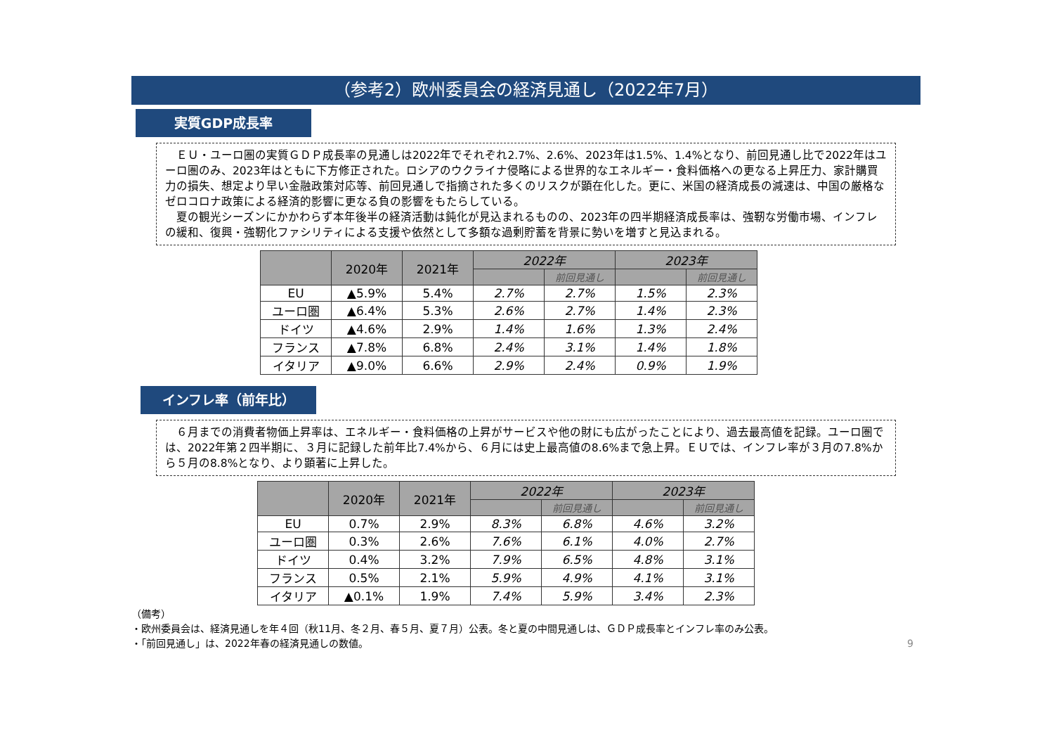（参考2）欧州委員会の経済見通し（2022年7月）
実質GDP成長率
　ＥＵ・ユーロ圏の実質ＧＤＰ成長率の見通しは2022年でそれぞれ2.7%、2.6%、2023年は1.5%、1.4%となり、前回見通し比で2022年はユーロ圏のみ、2023年はともに下方修正された。ロシアのウクライナ侵略による世界的なエネルギー・食料価格への更なる上昇圧力、家計購買力の損失、想定より早い金融政策対応等、前回見通しで指摘された多くのリスクが顕在化した。更に、米国の経済成長の減速は、中国の厳格なゼロコロナ政策による経済的影響に更なる負の影響をもたらしている。
　夏の観光シーズンにかかわらず本年後半の経済活動は鈍化が見込まれるものの、2023年の四半期経済成長率は、強靭な労働市場、インフレの緩和、復興・強靭化ファシリティによる支援や依然として多額な過剰貯蓄を背景に勢いを増すと見込まれる。
| | 2020年 | 2021年 | 2022年 | | 2023年 | |
| --- | --- | --- | --- | --- | --- | --- |
| | | | | 前回見通し | | 前回見通し |
| EU | ▲5.9% | 5.4% | 2.7% | 2.7% | 1.5% | 2.3% |
| ユーロ圏 | ▲6.4% | 5.3% | 2.6% | 2.7% | 1.4% | 2.3% |
| ドイツ | ▲4.6% | 2.9% | 1.4% | 1.6% | 1.3% | 2.4% |
| フランス | ▲7.8% | 6.8% | 2.4% | 3.1% | 1.4% | 1.8% |
| イタリア | ▲9.0% | 6.6% | 2.9% | 2.4% | 0.9% | 1.9% |
インフレ率（前年比）
　６月までの消費者物価上昇率は、エネルギー・食料価格の上昇がサービスや他の財にも広がったことにより、過去最高値を記録。ユーロ圏では、2022年第２四半期に、３月に記録した前年比7.4%から、６月には史上最高値の8.6%まで急上昇。ＥＵでは、インフレ率が３月の7.8%から５月の8.8%となり、より顕著に上昇した。
| | 2020年 | 2021年 | 2022年 | | 2023年 | |
| --- | --- | --- | --- | --- | --- | --- |
| | | | | 前回見通し | | 前回見通し |
| EU | 0.7% | 2.9% | 8.3% | 6.8% | 4.6% | 3.2% |
| ユーロ圏 | 0.3% | 2.6% | 7.6% | 6.1% | 4.0% | 2.7% |
| ドイツ | 0.4% | 3.2% | 7.9% | 6.5% | 4.8% | 3.1% |
| フランス | 0.5% | 2.1% | 5.9% | 4.9% | 4.1% | 3.1% |
| イタリア | ▲0.1% | 1.9% | 7.4% | 5.9% | 3.4% | 2.3% |
（備考）
・欧州委員会は、経済見通しを年４回（秋11月、冬２月、春５月、夏７月）公表。冬と夏の中間見通しは、ＧＤＰ成長率とインフレ率のみ公表。
・「前回見通し」は、2022年春の経済見通しの数値。 9